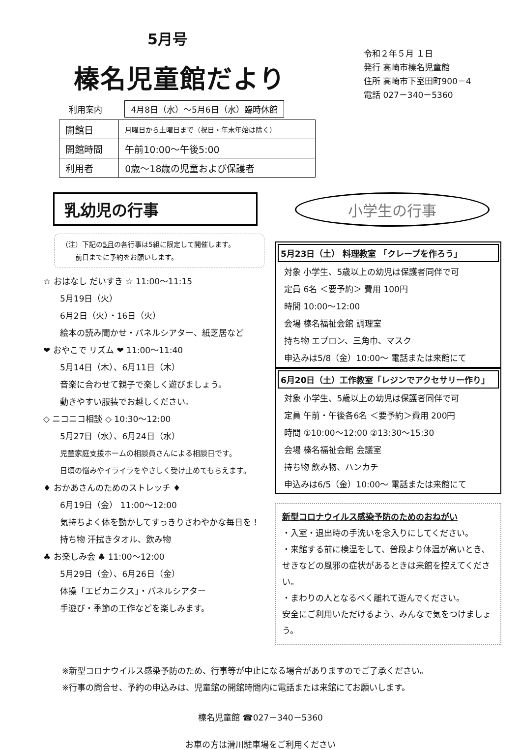5月号
榛名児童館だより
利用案内 4月8日（水）～5月6日（水）臨時休館
令和２年５月 １日
発行 高崎市榛名児童館
住所 高崎市下室田町900－4
電話 027－340－5360
| 開館日 | 月曜日から土曜日まで（祝日・年末年始は除く） |
| 開館時間 | 午前10:00～午後5:00 |
| 利用者 | 0歳～18歳の児童および保護者 |
乳幼児の行事
（注）下記の5月の各行事は5組に限定して開催します。
　　前日までに予約をお願いします。
☆ おはなし だいすき ☆ 11:00～11:15
5月19日（火）
6月2日（火）・16日（火）
絵本の読み聞かせ・パネルシアター、紙芝居など
❤ おやこで リズム ❤ 11:00～11:40
5月14日（木）、6月11日（木）
音楽に合わせて親子で楽しく遊びましょう。
動きやすい服装でお越しください。
◇ ニコニコ相談 ◇ 10:30～12:00
5月27日（水）、6月24日（水）
児童家庭支援ホームの相談員さんによる相談日です。
日頃の悩みやイライラをやさしく受け止めてもらえます。
♦ おかあさんのためのストレッチ ♦
6月19日（金） 11:00～12:00
気持ちよく体を動かしてすっきりさわやかな毎日を！
持ち物 汗拭きタオル、飲み物
♣ お楽しみ会 ♣ 11:00～12:00
5月29日（金）、6月26日（金）
体操「エビカニクス」・パネルシアター
手遊び・季節の工作などを楽しみます。
小学生の行事
5月23日（土） 料理教室 「クレープを作ろう」
対象 小学生、5歳以上の幼児は保護者同伴で可
定員 6名 ＜要予約＞ 費用 100円
時間 10:00～12:00
会場 榛名福祉会館 調理室
持ち物 エプロン、三角巾、マスク
申込みは5/8（金）10:00～ 電話または来館にて
6月20日（土）工作教室「レジンでアクセサリー作り」
対象 小学生、5歳以上の幼児は保護者同伴で可
定員 午前・午後各6名 ＜要予約＞費用 200円
時間 ①10:00～12:00 ②13:30～15:30
会場 榛名福祉会館 会議室
持ち物 飲み物、ハンカチ
申込みは6/5（金）10:00～ 電話または来館にて
新型コロナウイルス感染予防のためのおねがい
・入室・退出時の手洗いを念入りにしてください。
・来館する前に検温をして、普段より体温が高いとき、
せきなどの風邪の症状があるときは来館を控えてください。
・まわりの人となるべく離れて遊んでください。
安全にご利用いただけるよう、みんなで気をつけましょう。
※新型コロナウイルス感染予防のため、行事等が中止になる場合がありますのでご了承ください。
※行事の問合せ、予約の申込みは、児童館の開館時間内に電話または来館にてお願いします。
榛名児童館 ☎027－340－5360
お車の方は滑川駐車場をご利用ください